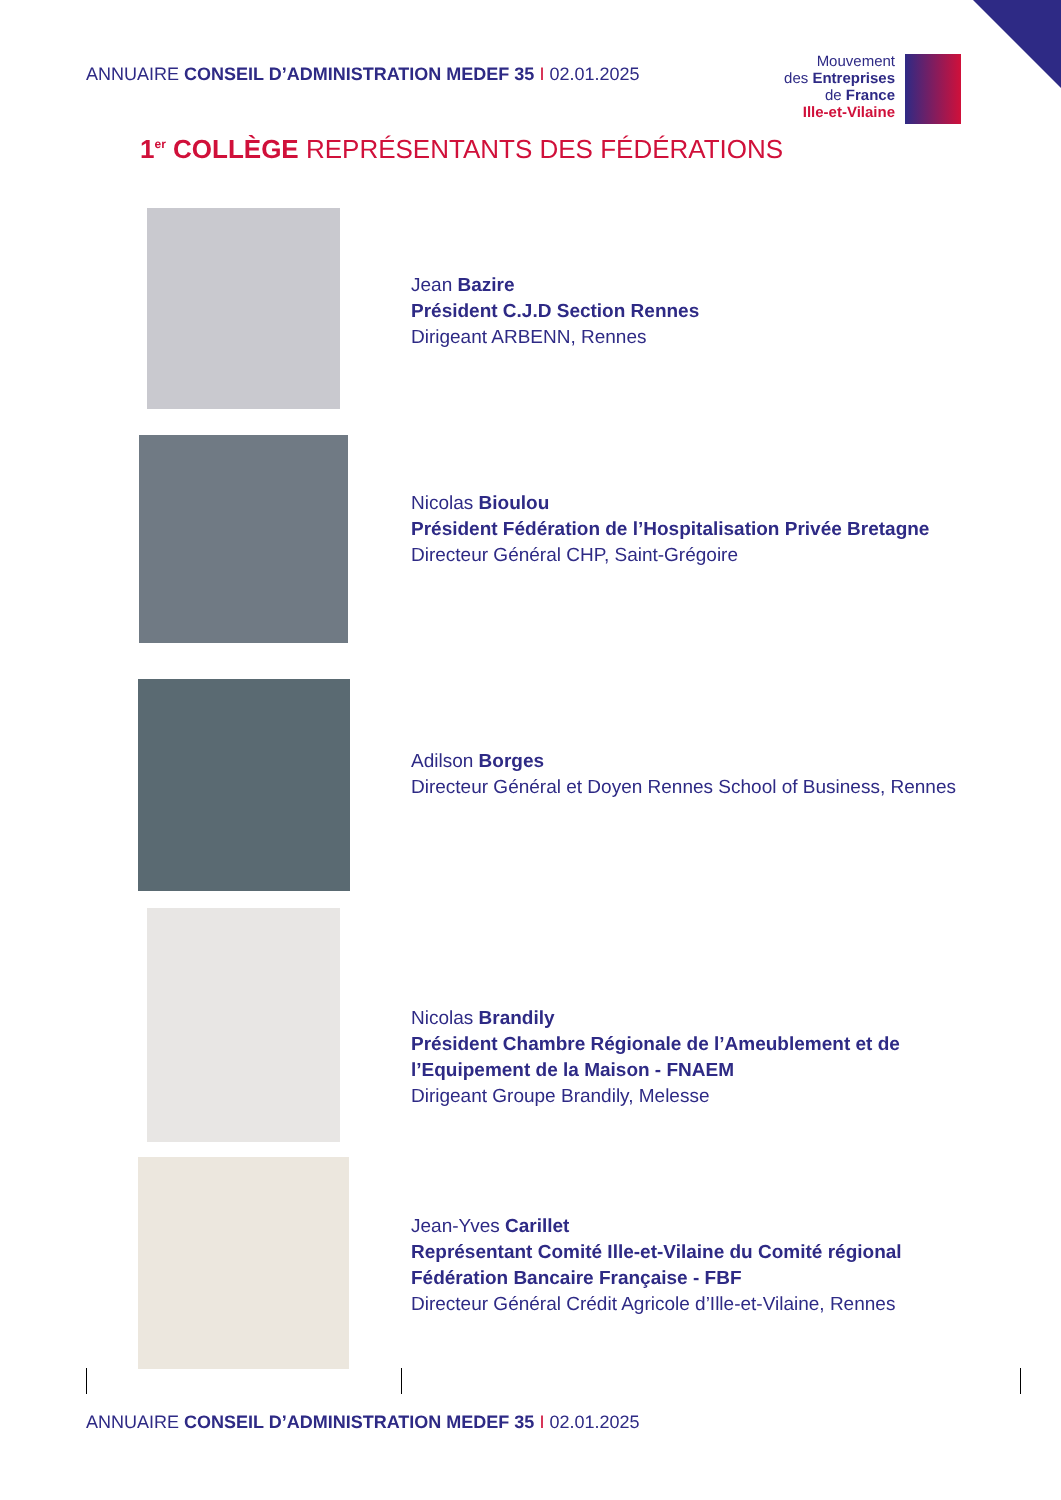ANNUAIRE CONSEIL D’ADMINISTRATION MEDEF 35 I 02.01.2025
Mouvement
des Entreprises
de France
Ille-et-Vilaine
1<sup>er</sup> COLLÈGE REPRÉSENTANTS DES FÉDÉRATIONS
Jean Bazire
Président C.J.D Section Rennes
Dirigeant ARBENN, Rennes
Nicolas Bioulou
Président Fédération de l’Hospitalisation Privée Bretagne
Directeur Général CHP, Saint-Grégoire
Adilson Borges
Directeur Général et Doyen Rennes School of Business, Rennes
Nicolas Brandily
Président Chambre Régionale de l’Ameublement et de
l’Equipement de la Maison - FNAEM
Dirigeant Groupe Brandily, Melesse
Jean-Yves Carillet
Représentant Comité Ille-et-Vilaine du Comité régional
Fédération Bancaire Française - FBF
Directeur Général Crédit Agricole d’Ille-et-Vilaine, Rennes
ANNUAIRE CONSEIL D’ADMINISTRATION MEDEF 35 I 02.01.2025